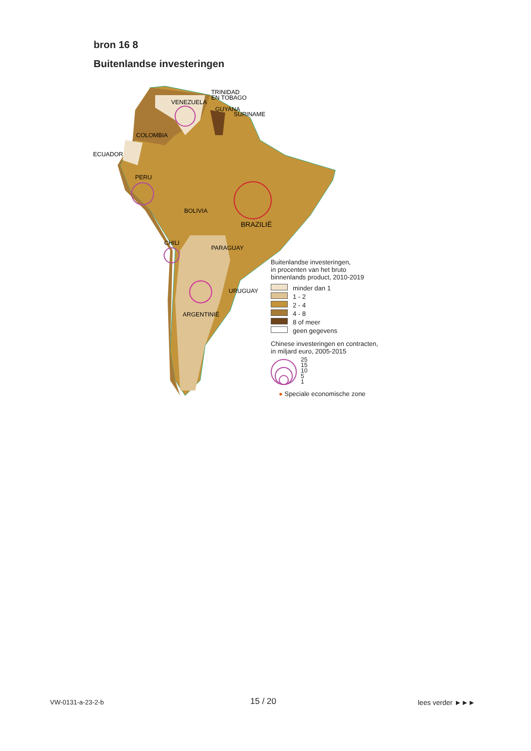bron 16 8
Buitenlandse investeringen
TRINIDAD
EN TOBAGO
VENEZUELA
GUYANA
SURINAME
COLOMBIA
ECUADOR
PERU
BOLIVIA
BRAZILIË
CHILI
PARAGUAY
URUGUAY
ARGENTINIË
Buitenlandse investeringen,
in procenten van het bruto
binnenlands product, 2010-2019
minder dan 1
1 - 2
2 - 4
4 - 8
8 of meer
geen gegevens
Chinese investeringen en contracten,
in miljard euro, 2005-2015
25
15
10
5
1
● Speciale economische zone
VW-0131-a-23-2-b 15 / 20 lees verder ►►►